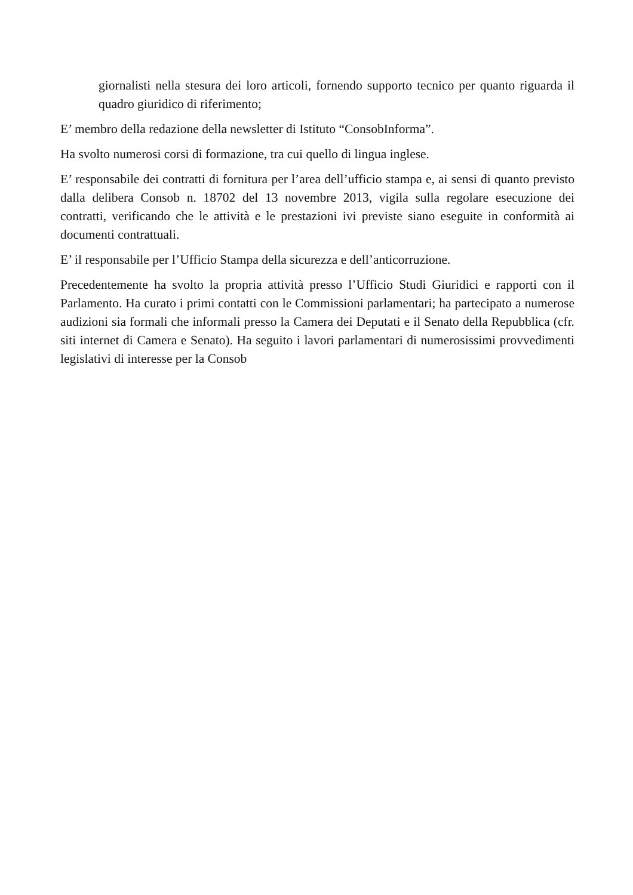giornalisti nella stesura dei loro articoli, fornendo supporto tecnico per quanto riguarda il quadro giuridico di riferimento;
E’ membro della redazione della newsletter di Istituto “ConsobInforma”.
Ha svolto numerosi corsi di formazione, tra cui quello di lingua inglese.
E’ responsabile dei contratti di fornitura per l’area dell’ufficio stampa e, ai sensi di quanto previsto dalla delibera Consob n. 18702 del 13 novembre 2013, vigila sulla regolare esecuzione dei contratti, verificando che le attività e le prestazioni ivi previste siano eseguite in conformità ai documenti contrattuali.
E’ il responsabile per l’Ufficio Stampa della sicurezza e dell’anticorruzione.
Precedentemente ha svolto la propria attività presso l’Ufficio Studi Giuridici e rapporti con il Parlamento. Ha curato i primi contatti con le Commissioni parlamentari; ha partecipato a numerose audizioni sia formali che informali presso la Camera dei Deputati e il Senato della Repubblica (cfr. siti internet di Camera e Senato). Ha seguito i lavori parlamentari di numerosissimi provvedimenti legislativi di interesse per la Consob